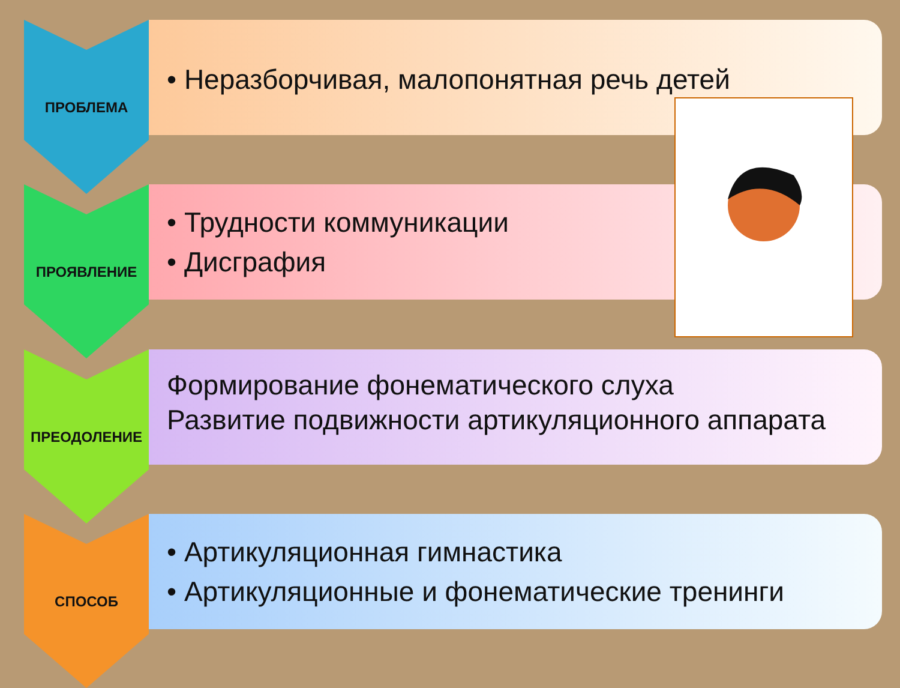ПРОБЛЕМА
• Неразборчивая, малопонятная речь детей
ПРОЯВЛЕНИЕ
• Трудности коммуникации
• Дисграфия
ПРЕОДОЛЕНИЕ
Формирование фонематического слуха
Развитие подвижности артикуляционного аппарата
СПОСОБ
• Артикуляционная гимнастика
• Артикуляционные и фонематические тренинги